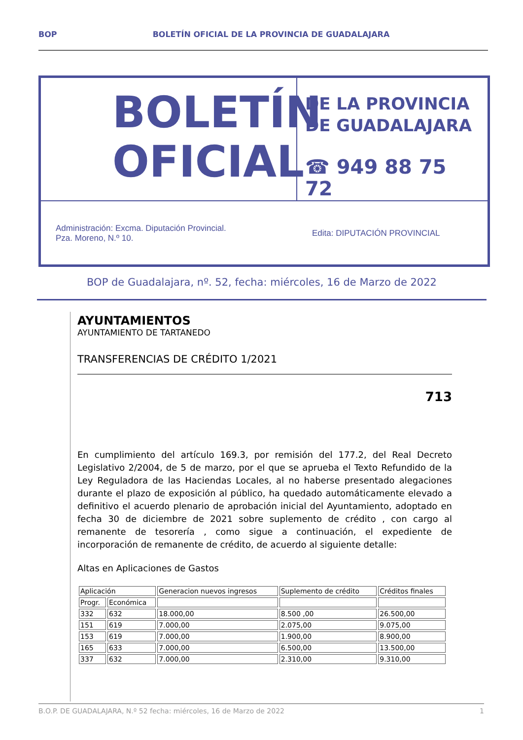BOP BOLETÍN OFICIAL DE LA PROVINCIA DE GUADALAJARA
BOLETÍN
OFICIAL
DE LA PROVINCIA
DE GUADALAJARA
☎ 949 88 75 72
Administración: Excma. Diputación Provincial.
Pza. Moreno, N.º 10.
Edita: DIPUTACIÓN PROVINCIAL
BOP de Guadalajara, nº. 52, fecha: miércoles, 16 de Marzo de 2022
AYUNTAMIENTOS
AYUNTAMIENTO DE TARTANEDO
TRANSFERENCIAS DE CRÉDITO 1/2021
713
En cumplimiento del artículo 169.3, por remisión del 177.2, del Real Decreto Legislativo 2/2004, de 5 de marzo, por el que se aprueba el Texto Refundido de la Ley Reguladora de las Haciendas Locales, al no haberse presentado alegaciones durante el plazo de exposición al público, ha quedado automáticamente elevado a definitivo el acuerdo plenario de aprobación inicial del Ayuntamiento, adoptado en fecha 30 de diciembre de 2021 sobre suplemento de crédito , con cargo al remanente de tesorería , como sigue a continuación, el expediente de incorporación de remanente de crédito, de acuerdo al siguiente detalle:
Altas en Aplicaciones de Gastos
| Aplicación | | Generacion nuevos ingresos | Suplemento de crédito | Créditos finales |
| Progr. | Económica | | | |
| 332 | 632 | 18.000,00 | 8.500 ,00 | 26.500,00 |
| 151 | 619 | 7.000,00 | 2.075,00 | 9.075,00 |
| 153 | 619 | 7.000,00 | 1.900,00 | 8.900,00 |
| 165 | 633 | 7.000,00 | 6.500,00 | 13.500,00 |
| 337 | 632 | 7.000,00 | 2.310,00 | 9.310,00 |
B.O.P. DE GUADALAJARA, N.º 52 fecha: miércoles, 16 de Marzo de 2022 1